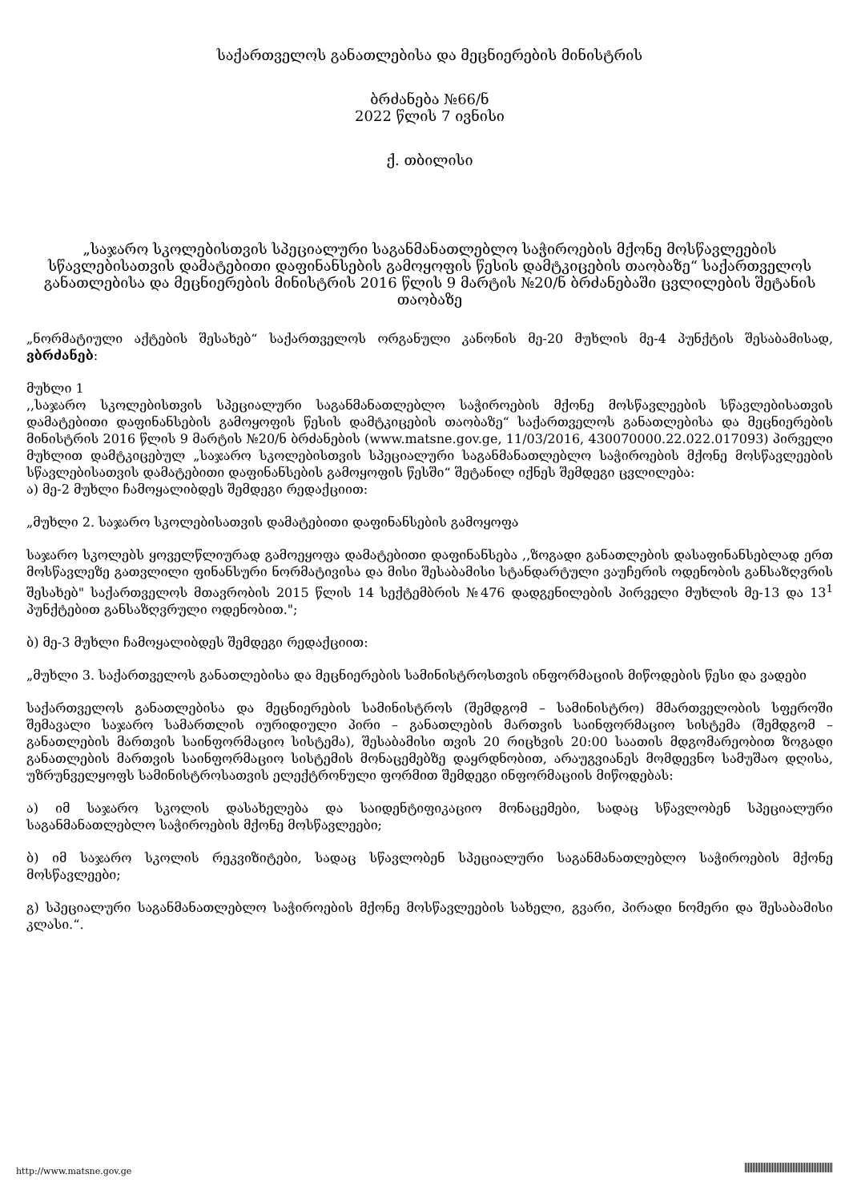საქართველოს განათლებისა და მეცნიერების მინისტრის
ბრძანება №66/ნ
2022 წლის 7 ივნისი
ქ. თბილისი
„საჯარო სკოლებისთვის სპეციალური საგანმანათლებლო საჭიროების მქონე მოსწავლეების სწავლებისათვის დამატებითი დაფინანსების გამოყოფის წესის დამტკიცების თაობაზე“ საქართველოს განათლებისა და მეცნიერების მინისტრის 2016 წლის 9 მარტის №20/ნ ბრძანებაში ცვლილების შეტანის თაობაზე
„ნორმატიული აქტების შესახებ“ საქართველოს ორგანული კანონის მე-20 მუხლის მე-4 პუნქტის შესაბამისად, ვბრძანებ:
მუხლი 1
,,საჯარო სკოლებისთვის სპეციალური საგანმანათლებლო საჭიროების მქონე მოსწავლეების სწავლებისათვის დამატებითი დაფინანსების გამოყოფის წესის დამტკიცების თაობაზე“ საქართველოს განათლებისა და მეცნიერების მინისტრის 2016 წლის 9 მარტის №20/ნ ბრძანების (www.matsne.gov.ge, 11/03/2016, 430070000.22.022.017093) პირველი მუხლით დამტკიცებულ „საჯარო სკოლებისთვის სპეციალური საგანმანათლებლო საჭიროების მქონე მოსწავლეების სწავლებისათვის დამატებითი დაფინანსების გამოყოფის წესში“ შეტანილ იქნეს შემდეგი ცვლილება:
ა) მე-2 მუხლი ჩამოყალიბდეს შემდეგი რედაქციით:
„მუხლი 2. საჯარო სკოლებისათვის დამატებითი დაფინანსების გამოყოფა
საჯარო სკოლებს ყოველწლიურად გამოეყოფა დამატებითი დაფინანსება ,,ზოგადი განათლების დასაფინანსებლად ერთ მოსწავლეზე გათვლილი ფინანსური ნორმატივისა და მისი შესაბამისი სტანდარტული ვაუჩერის ოდენობის განსაზღვრის შესახებ" საქართველოს მთავრობის 2015 წლის 14 სექტემბრის №476 დადგენილების პირველი მუხლის მე-13 და 13<sup>1</sup> პუნქტებით განსაზღვრული ოდენობით.";
ბ) მე-3 მუხლი ჩამოყალიბდეს შემდეგი რედაქციით:
„მუხლი 3. საქართველოს განათლებისა და მეცნიერების სამინისტროსთვის ინფორმაციის მიწოდების წესი და ვადები
საქართველოს განათლებისა და მეცნიერების სამინისტროს (შემდგომ – სამინისტრო) მმართველობის სფეროში შემავალი საჯარო სამართლის იურიდიული პირი – განათლების მართვის საინფორმაციო სისტემა (შემდგომ – განათლების მართვის საინფორმაციო სისტემა), შესაბამისი თვის 20 რიცხვის 20:00 საათის მდგომარეობით ზოგადი განათლების მართვის საინფორმაციო სისტემის მონაცემებზე დაყრდნობით, არაუგვიანეს მომდევნო სამუშაო დღისა, უზრუნველყოფს სამინისტროსათვის ელექტრონული ფორმით შემდეგი ინფორმაციის მიწოდებას:
ა) იმ საჯარო სკოლის დასახელება და საიდენტიფიკაციო მონაცემები, სადაც სწავლობენ სპეციალური საგანმანათლებლო საჭიროების მქონე მოსწავლეები;
ბ) იმ საჯარო სკოლის რეკვიზიტები, სადაც სწავლობენ სპეციალური საგანმანათლებლო საჭიროების მქონე მოსწავლეები;
გ) სპეციალური საგანმანათლებლო საჭიროების მქონე მოსწავლეების სახელი, გვარი, პირადი ნომერი და შესაბამისი კლასი.“.
http://www.matsne.gov.ge